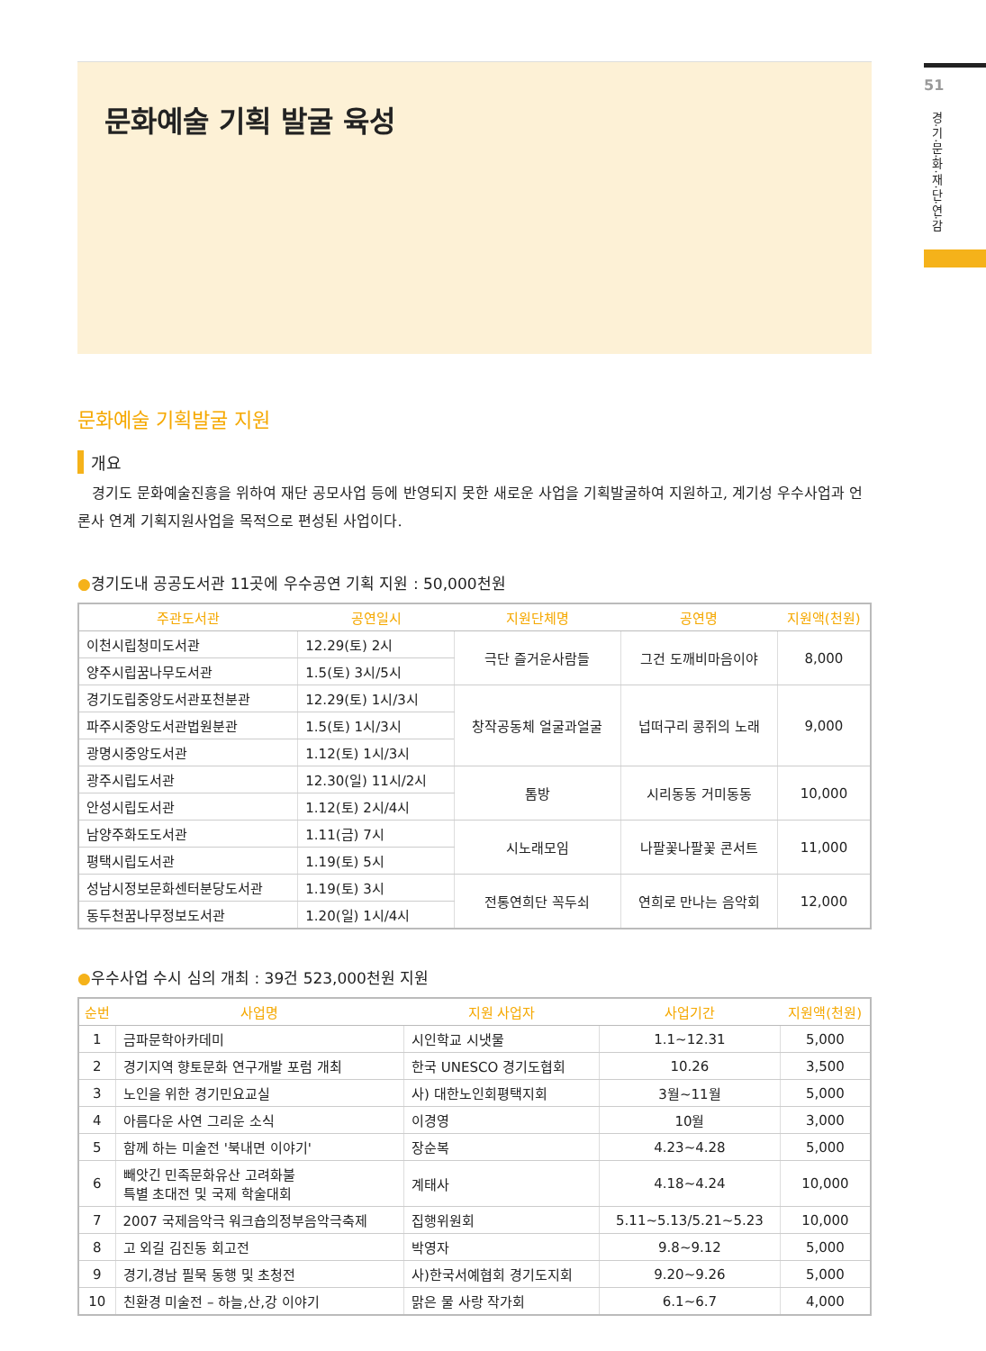51
경·기·문·화·재·단·연·감
문화예술 기획 발굴 육성
문화예술 기획발굴 지원
개요
경기도 문화예술진흥을 위하여 재단 공모사업 등에 반영되지 못한 새로운 사업을 기획발굴하여 지원하고, 계기성 우수사업과 언론사 연계 기획지원사업을 목적으로 편성된 사업이다.
●경기도내 공공도서관 11곳에 우수공연 기획 지원 : 50,000천원
| 주관도서관 | 공연일시 | 지원단체명 | 공연명 | 지원액(천원) |
| --- | --- | --- | --- | --- |
| 이천시립청미도서관 | 12.29(토) 2시 | 극단 즐거운사람들 | 그건 도깨비마음이야 | 8,000 |
| 양주시립꿈나무도서관 | 1.5(토) 3시/5시 | | | |
| 경기도립중앙도서관포천분관 | 12.29(토) 1시/3시 | 창작공동체 얼굴과얼굴 | 넙떠구리 콩쥐의 노래 | 9,000 |
| 파주시중앙도서관법원분관 | 1.5(토) 1시/3시 | | | |
| 광명시중앙도서관 | 1.12(토) 1시/3시 | | | |
| 광주시립도서관 | 12.30(일) 11시/2시 | 톰방 | 시리동동 거미동동 | 10,000 |
| 안성시립도서관 | 1.12(토) 2시/4시 | | | |
| 남양주화도도서관 | 1.11(금) 7시 | 시노래모임 | 나팔꽃나팔꽃 콘서트 | 11,000 |
| 평택시립도서관 | 1.19(토) 5시 | | | |
| 성남시정보문화센터분당도서관 | 1.19(토) 3시 | 전통연희단 꼭두쇠 | 연희로 만나는 음악회 | 12,000 |
| 동두천꿈나무정보도서관 | 1.20(일) 1시/4시 | | | |
●우수사업 수시 심의 개최 : 39건 523,000천원 지원
| 순번 | 사업명 | 지원 사업자 | 사업기간 | 지원액(천원) |
| --- | --- | --- | --- | --- |
| 1 | 금파문학아카데미 | 시인학교 시냇물 | 1.1~12.31 | 5,000 |
| 2 | 경기지역 향토문화 연구개발 포럼 개최 | 한국 UNESCO 경기도협회 | 10.26 | 3,500 |
| 3 | 노인을 위한 경기민요교실 | 사) 대한노인회평택지회 | 3월~11월 | 5,000 |
| 4 | 아름다운 사연 그리운 소식 | 이경영 | 10월 | 3,000 |
| 5 | 함께 하는 미술전 '북내면 이야기' | 장순복 | 4.23~4.28 | 5,000 |
| 6 | 빼앗긴 민족문화유산 고려화불 특별 초대전 및 국제 학술대회 | 계태사 | 4.18~4.24 | 10,000 |
| 7 | 2007 국제음악극 워크숍의정부음악극축제 | 집행위원회 | 5.11~5.13/5.21~5.23 | 10,000 |
| 8 | 고 외길 김진동 회고전 | 박영자 | 9.8~9.12 | 5,000 |
| 9 | 경기,경남 필묵 동행 및 초청전 | 사)한국서예협회 경기도지회 | 9.20~9.26 | 5,000 |
| 10 | 친환경 미술전 – 하늘,산,강 이야기 | 맑은 물 사랑 작가회 | 6.1~6.7 | 4,000 |